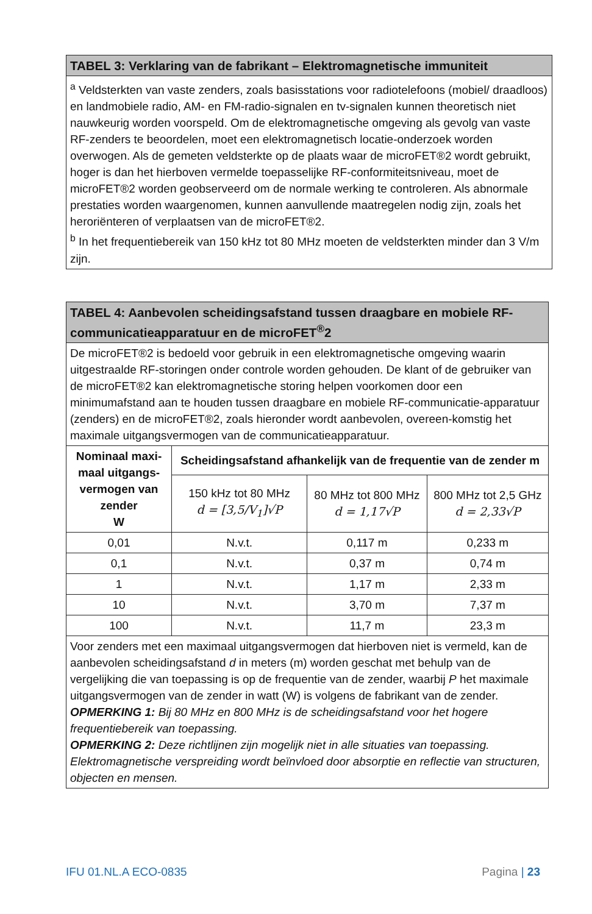| TABEL 3: Verklaring van de fabrikant – Elektromagnetische immuniteit |
| --- |
| <sup>a</sup> Veldsterkten van vaste zenders, zoals basisstations voor radiotelefoons (mobiel/ draadloos) en landmobiele radio, AM- en FM-radio-signalen en tv-signalen kunnen theoretisch niet nauwkeurig worden voorspeld. Om de elektromagnetische omgeving als gevolg van vaste RF-zenders te beoordelen, moet een elektromagnetisch locatie-onderzoek worden overwogen. Als de gemeten veldsterkte op de plaats waar de microFET®2 wordt gebruikt, hoger is dan het hierboven vermelde toepasselijke RF-conformiteitsniveau, moet de microFET®2 worden geobserveerd om de normale werking te controleren. Als abnormale prestaties worden waargenomen, kunnen aanvullende maatregelen nodig zijn, zoals het heroriënteren of verplaatsen van de microFET®2. <sup>b</sup> In het frequentiebereik van 150 kHz tot 80 MHz moeten de veldsterkten minder dan 3 V/m zijn. |
| TABEL 4: Aanbevolen scheidingsafstand tussen draagbare en mobiele RF-communicatieapparatuur en de microFET<sup>®</sup>2 | | | |
| --- | --- | --- | --- |
| De microFET®2 is bedoeld voor gebruik in een elektromagnetische omgeving waarin uitgestraalde RF-storingen onder controle worden gehouden. De klant of de gebruiker van de microFET®2 kan elektromagnetische storing helpen voorkomen door een minimumafstand aan te houden tussen draagbare en mobiele RF-communicatie-apparatuur (zenders) en de microFET®2, zoals hieronder wordt aanbevolen, overeen-komstig het maximale uitgangsvermogen van de communicatieapparatuur. | | | |
| Nominaal maxi-maal uitgangs-vermogen van zender W | Scheidingsafstand afhankelijk van de frequentie van de zender m | | |
| | 150 kHz tot 80 MHz d = [3,5/V<sub>1</sub>]√P | 80 MHz tot 800 MHz d = 1,17√P | 800 MHz tot 2,5 GHz d = 2,33√P |
| 0,01 | N.v.t. | 0,117 m | 0,233 m |
| 0,1 | N.v.t. | 0,37 m | 0,74 m |
| 1 | N.v.t. | 1,17 m | 2,33 m |
| 10 | N.v.t. | 3,70 m | 7,37 m |
| 100 | N.v.t. | 11,7 m | 23,3 m |
| Voor zenders met een maximaal uitgangsvermogen dat hierboven niet is vermeld, kan de aanbevolen scheidingsafstand d in meters (m) worden geschat met behulp van de vergelijking die van toepassing is op de frequentie van de zender, waarbij P het maximale uitgangsvermogen van de zender in watt (W) is volgens de fabrikant van de zender. OPMERKING 1: Bij 80 MHz en 800 MHz is de scheidingsafstand voor het hogere frequentiebereik van toepassing. OPMERKING 2: Deze richtlijnen zijn mogelijk niet in alle situaties van toepassing. Elektromagnetische verspreiding wordt beïnvloed door absorptie en reflectie van structuren, objecten en mensen. | | | |
IFU 01.NL.A ECO-0835 Pagina | 23